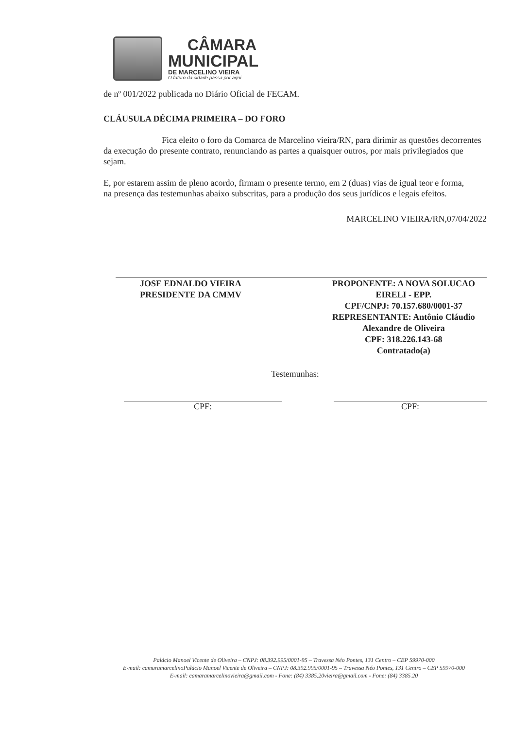CÂMARA
MUNICIPAL
DE MARCELINO VIEIRA
O futuro da cidade passa por aqui
de nº 001/2022 publicada no Diário Oficial de FECAM.
CLÁUSULA DÉCIMA PRIMEIRA – DO FORO
Fica eleito o foro da Comarca de Marcelino vieira/RN, para dirimir as questões decorrentes da execução do presente contrato, renunciando as partes a quaisquer outros, por mais privilegiados que sejam.
E, por estarem assim de pleno acordo, firmam o presente termo, em 2 (duas) vias de igual teor e forma, na presença das testemunhas abaixo subscritas, para a produção dos seus jurídicos e legais efeitos.
MARCELINO VIEIRA/RN,07/04/2022
JOSE EDNALDO VIEIRA
PRESIDENTE DA CMMV
PROPONENTE: A NOVA SOLUCAO EIRELI - EPP.
CPF/CNPJ: 70.157.680/0001-37
REPRESENTANTE: Antônio Cláudio Alexandre de Oliveira
CPF: 318.226.143-68
Contratado(a)
Testemunhas:
CPF: CPF:
Palácio Manoel Vicente de Oliveira – CNPJ: 08.392.995/0001-95 – Travessa Néo Pontes, 131 Centro – CEP 59970-000
E-mail: camaramarcelinoPalácio Manoel Vicente de Oliveira – CNPJ: 08.392.995/0001-95 – Travessa Néo Pontes, 131 Centro – CEP 59970-000
E-mail: camaramarcelinovieira@gmail.com - Fone: (84) 3385.20vieira@gmail.com - Fone: (84) 3385.20